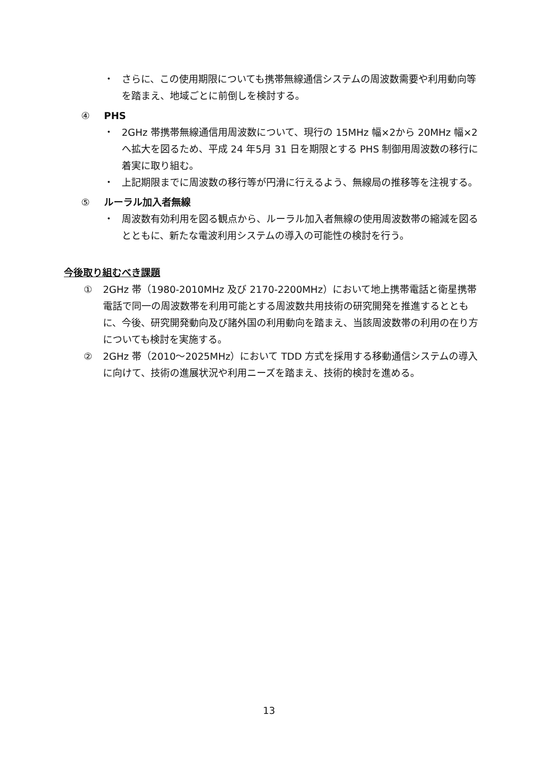・ さらに、この使用期限についても携帯無線通信システムの周波数需要や利用動向等を踏まえ、地域ごとに前倒しを検討する。
④ PHS
・ 2GHz 帯携帯無線通信用周波数について、現行の 15MHz 幅×2から 20MHz 幅×2へ拡大を図るため、平成 24 年5月 31 日を期限とする PHS 制御用周波数の移行に着実に取り組む。
・ 上記期限までに周波数の移行等が円滑に行えるよう、無線局の推移等を注視する。
⑤ ルーラル加入者無線
・ 周波数有効利用を図る観点から、ルーラル加入者無線の使用周波数帯の縮減を図るとともに、新たな電波利用システムの導入の可能性の検討を行う。
今後取り組むべき課題
① 2GHz 帯（1980-2010MHz 及び 2170-2200MHz）において地上携帯電話と衛星携帯電話で同一の周波数帯を利用可能とする周波数共用技術の研究開発を推進するとともに、今後、研究開発動向及び諸外国の利用動向を踏まえ、当該周波数帯の利用の在り方についても検討を実施する。
② 2GHz 帯（2010～2025MHz）において TDD 方式を採用する移動通信システムの導入に向けて、技術の進展状況や利用ニーズを踏まえ、技術的検討を進める。
13